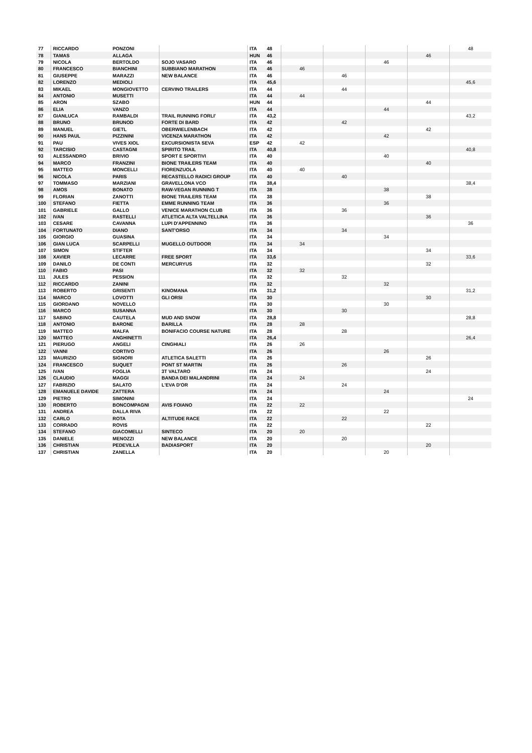| 77 | RICCARDO | PONZONI | | ITA | 48 | | | | | 48 |
| 78 | TAMAS | ALLAGA | | HUN | 46 | | | | 46 | |
| 79 | NICOLA | BERTOLDO | SOJO VASARO | ITA | 46 | | | 46 | | |
| 80 | FRANCESCO | BIANCHINI | SUBBIANO MARATHON | ITA | 46 | 46 | | | | |
| 81 | GIUSEPPE | MARAZZI | NEW BALANCE | ITA | 46 | | 46 | | | |
| 82 | LORENZO | MEDIOLI | | ITA | 45,6 | | | | | 45,6 |
| 83 | MIKAEL | MONGIOVETTO | CERVINO TRAILERS | ITA | 44 | | 44 | | | |
| 84 | ANTONIO | MUSETTI | | ITA | 44 | 44 | | | | |
| 85 | ARON | SZABO | | HUN | 44 | | | | 44 | |
| 86 | ELIA | VANZO | | ITA | 44 | | | 44 | | |
| 87 | GIANLUCA | RAMBALDI | TRAIL RUNNING FORLI' | ITA | 43,2 | | | | | 43,2 |
| 88 | BRUNO | BRUNOD | FORTE DI BARD | ITA | 42 | | 42 | | | |
| 89 | MANUEL | GIETL | OBERWIELENBACH | ITA | 42 | | | | 42 | |
| 90 | HANS PAUL | PIZZININI | VICENZA MARATHON | ITA | 42 | | | 42 | | |
| 91 | PAU | VIVES XIOL | EXCURSIONISTA SEVA | ESP | 42 | 42 | | | | |
| 92 | TARCISIO | CASTAGNI | SPIRITO TRAIL | ITA | 40,8 | | | | | 40,8 |
| 93 | ALESSANDRO | BRIVIO | SPORT E SPORTIVI | ITA | 40 | | | 40 | | |
| 94 | MARCO | FRANZINI | BIONE TRAILERS TEAM | ITA | 40 | | | | 40 | |
| 95 | MATTEO | MONCELLI | FIORENZUOLA | ITA | 40 | 40 | | | | |
| 96 | NICOLA | PARIS | RECASTELLO RADICI GROUP | ITA | 40 | | 40 | | | |
| 97 | TOMMASO | MARZIANI | GRAVELLONA VCO | ITA | 38,4 | | | | | 38,4 |
| 98 | AMOS | BONATO | RAW-VEGAN RUNNING T | ITA | 38 | | | 38 | | |
| 99 | FLORIAN | ZANOTTI | BIONE TRAILERS TEAM | ITA | 38 | | | | 38 | |
| 100 | STEFANO | FIETTA | EMME RUNNING TEAM | ITA | 36 | | | 36 | | |
| 101 | GABRIELE | GALLO | VENICE MARATHON CLUB | ITA | 36 | | 36 | | | |
| 102 | IVAN | RASTELLI | ATLETICA ALTA VALTELLINA | ITA | 36 | | | | 36 | |
| 103 | CESARE | CAVANNA | LUPI D'APPENNINO | ITA | 36 | | | | | 36 |
| 104 | FORTUNATO | DIANO | SANT'ORSO | ITA | 34 | | 34 | | | |
| 105 | GIORGIO | GUASINA | | ITA | 34 | | | 34 | | |
| 106 | GIAN LUCA | SCARPELLI | MUGELLO OUTDOOR | ITA | 34 | 34 | | | | |
| 107 | SIMON | STIFTER | | ITA | 34 | | | | 34 | |
| 108 | XAVIER | LECARRE | FREE SPORT | ITA | 33,6 | | | | | 33,6 |
| 109 | DANILO | DE CONTI | MERCURYUS | ITA | 32 | | | | 32 | |
| 110 | FABIO | PASI | | ITA | 32 | 32 | | | | |
| 111 | JULES | PESSION | | ITA | 32 | | 32 | | | |
| 112 | RICCARDO | ZANINI | | ITA | 32 | | | 32 | | |
| 113 | ROBERTO | GRISENTI | KINOMANA | ITA | 31,2 | | | | | 31,2 |
| 114 | MARCO | LOVOTTI | GLI ORSI | ITA | 30 | | | | 30 | |
| 115 | GIORDANO | NOVELLO | | ITA | 30 | | | 30 | | |
| 116 | MARCO | SUSANNA | | ITA | 30 | | 30 | | | |
| 117 | SABINO | CAUTELA | MUD AND SNOW | ITA | 28,8 | | | | | 28,8 |
| 118 | ANTONIO | BARONE | BARILLA | ITA | 28 | 28 | | | | |
| 119 | MATTEO | MALFA | BONIFACIO COURSE NATURE | ITA | 28 | | 28 | | | |
| 120 | MATTEO | ANGHINETTI | | ITA | 26,4 | | | | | 26,4 |
| 121 | PIERUGO | ANGELI | CINGHIALI | ITA | 26 | 26 | | | | |
| 122 | VANNI | CORTIVO | | ITA | 26 | | | 26 | | |
| 123 | MAURIZIO | SIGNORI | ATLETICA SALETTI | ITA | 26 | | | | 26 | |
| 124 | FRANCESCO | SUQUET | PONT ST MARTIN | ITA | 26 | | 26 | | | |
| 125 | IVAN | FOGLIA | 3T VALTARO | ITA | 24 | | | | 24 | |
| 126 | CLAUDIO | MAGGI | BANDA DEI MALANDRINI | ITA | 24 | 24 | | | | |
| 127 | FABRIZIO | SALATO | L'EVA D'OR | ITA | 24 | | 24 | | | |
| 128 | EMANUELE DAVIDE | ZATTERA | | ITA | 24 | | | 24 | | |
| 129 | PIETRO | SIMONINI | | ITA | 24 | | | | | 24 |
| 130 | ROBERTO | BONCOMPAGNI | AVIS FOIANO | ITA | 22 | 22 | | | | |
| 131 | ANDREA | DALLA RIVA | | ITA | 22 | | | 22 | | |
| 132 | CARLO | ROTA | ALTITUDE RACE | ITA | 22 | | 22 | | | |
| 133 | CORRADO | ROVIS | | ITA | 22 | | | | 22 | |
| 134 | STEFANO | GIACOMELLI | SINTECO | ITA | 20 | 20 | | | | |
| 135 | DANIELE | MENOZZI | NEW BALANCE | ITA | 20 | | 20 | | | |
| 136 | CHRISTIAN | PEDEVILLA | BADIASPORT | ITA | 20 | | | | 20 | |
| 137 | CHRISTIAN | ZANELLA | | ITA | 20 | | | 20 | | |